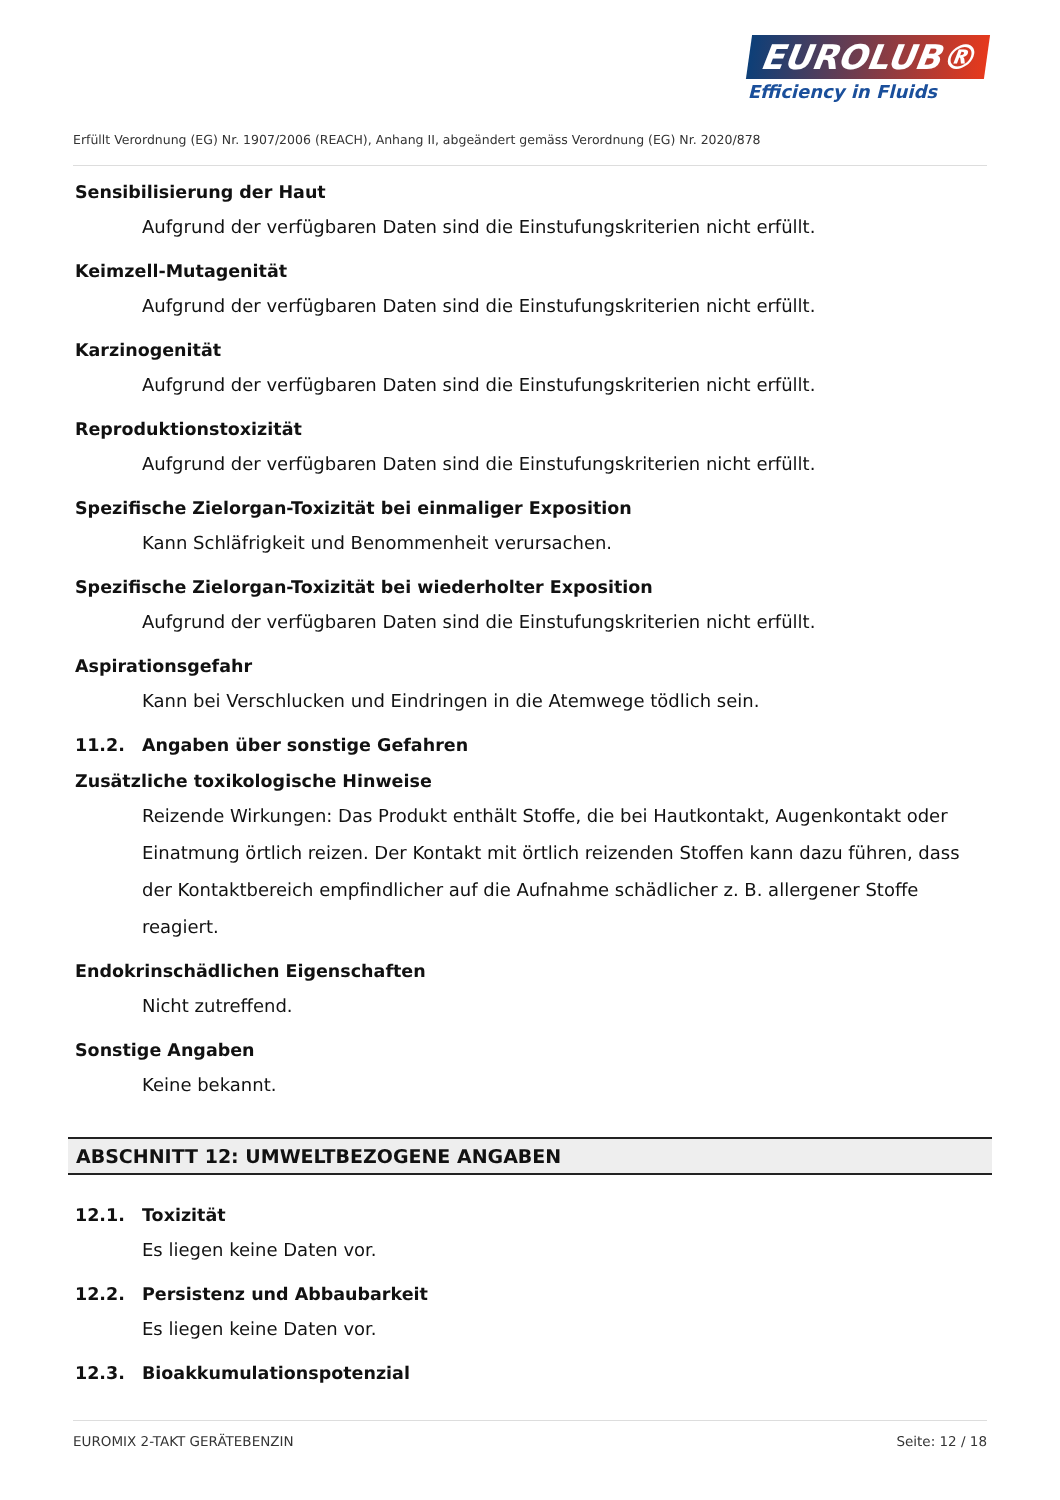EUROLUB®
Efficiency in Fluids
Erfüllt Verordnung (EG) Nr. 1907/2006 (REACH), Anhang II, abgeändert gemäss Verordnung (EG) Nr. 2020/878
Sensibilisierung der Haut
Aufgrund der verfügbaren Daten sind die Einstufungskriterien nicht erfüllt.
Keimzell-Mutagenität
Aufgrund der verfügbaren Daten sind die Einstufungskriterien nicht erfüllt.
Karzinogenität
Aufgrund der verfügbaren Daten sind die Einstufungskriterien nicht erfüllt.
Reproduktionstoxizität
Aufgrund der verfügbaren Daten sind die Einstufungskriterien nicht erfüllt.
Spezifische Zielorgan-Toxizität bei einmaliger Exposition
Kann Schläfrigkeit und Benommenheit verursachen.
Spezifische Zielorgan-Toxizität bei wiederholter Exposition
Aufgrund der verfügbaren Daten sind die Einstufungskriterien nicht erfüllt.
Aspirationsgefahr
Kann bei Verschlucken und Eindringen in die Atemwege tödlich sein.
11.2. Angaben über sonstige Gefahren
Zusätzliche toxikologische Hinweise
Reizende Wirkungen: Das Produkt enthält Stoffe, die bei Hautkontakt, Augenkontakt oder Einatmung örtlich reizen. Der Kontakt mit örtlich reizenden Stoffen kann dazu führen, dass der Kontaktbereich empfindlicher auf die Aufnahme schädlicher z. B. allergener Stoffe reagiert.
Endokrinschädlichen Eigenschaften
Nicht zutreffend.
Sonstige Angaben
Keine bekannt.
ABSCHNITT 12: UMWELTBEZOGENE ANGABEN
12.1. Toxizität
Es liegen keine Daten vor.
12.2. Persistenz und Abbaubarkeit
Es liegen keine Daten vor.
12.3. Bioakkumulationspotenzial
EUROMIX 2-TAKT GERÄTEBENZIN Seite: 12 / 18